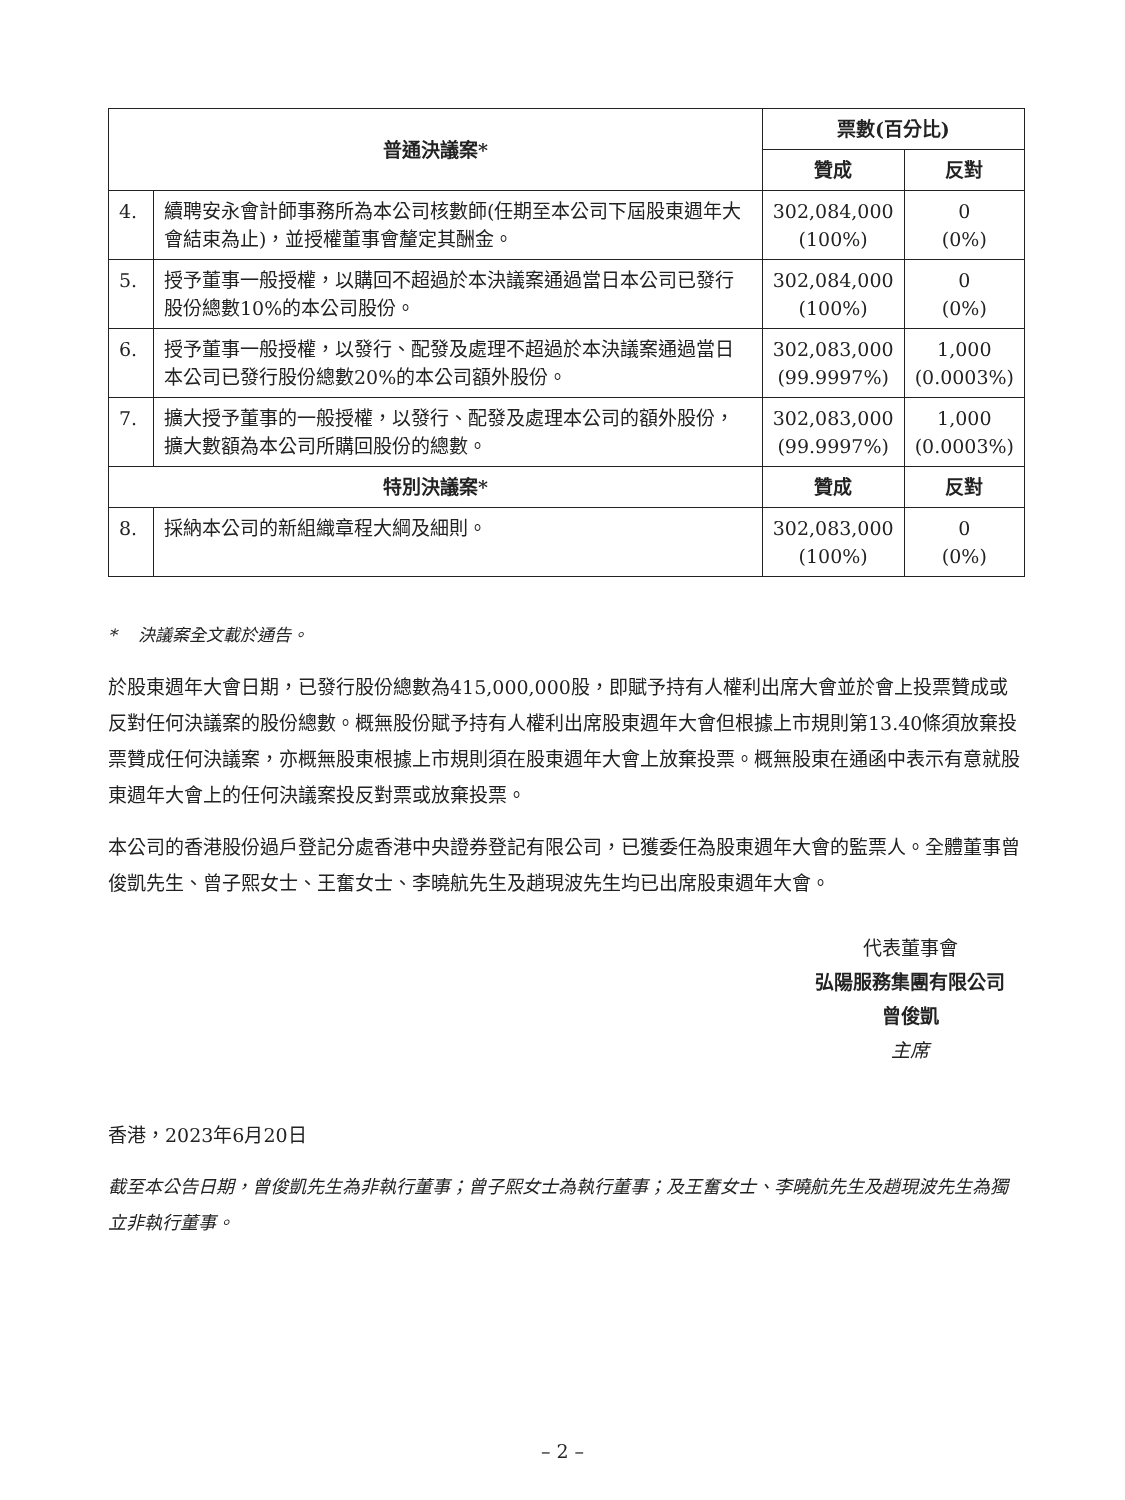| 普通決議案* | | 票數(百分比) | |
| --- | --- | --- | --- |
| | | 贊成 | 反對 |
| 4. | 續聘安永會計師事務所為本公司核數師(任期至本公司下屆股東週年大會結束為止)，並授權董事會釐定其酬金。 | 302,084,000 (100%) | 0 (0%) |
| 5. | 授予董事一般授權，以購回不超過於本決議案通過當日本公司已發行股份總數10%的本公司股份。 | 302,084,000 (100%) | 0 (0%) |
| 6. | 授予董事一般授權，以發行、配發及處理不超過於本決議案通過當日本公司已發行股份總數20%的本公司額外股份。 | 302,083,000 (99.9997%) | 1,000 (0.0003%) |
| 7. | 擴大授予董事的一般授權，以發行、配發及處理本公司的額外股份，擴大數額為本公司所購回股份的總數。 | 302,083,000 (99.9997%) | 1,000 (0.0003%) |
| 特別決議案* | | 贊成 | 反對 |
| 8. | 採納本公司的新組織章程大綱及細則。 | 302,083,000 (100%) | 0 (0%) |
* 決議案全文載於通告。
於股東週年大會日期，已發行股份總數為415,000,000股，即賦予持有人權利出席大會並於會上投票贊成或反對任何決議案的股份總數。概無股份賦予持有人權利出席股東週年大會但根據上市規則第13.40條須放棄投票贊成任何決議案，亦概無股東根據上市規則須在股東週年大會上放棄投票。概無股東在通函中表示有意就股東週年大會上的任何決議案投反對票或放棄投票。
本公司的香港股份過戶登記分處香港中央證券登記有限公司，已獲委任為股東週年大會的監票人。全體董事曾俊凱先生、曾子熙女士、王奮女士、李曉航先生及趙現波先生均已出席股東週年大會。
代表董事會
弘陽服務集團有限公司
曾俊凱
主席
香港，2023年6月20日
截至本公告日期，曾俊凱先生為非執行董事；曾子熙女士為執行董事；及王奮女士、李曉航先生及趙現波先生為獨立非執行董事。
– 2 –